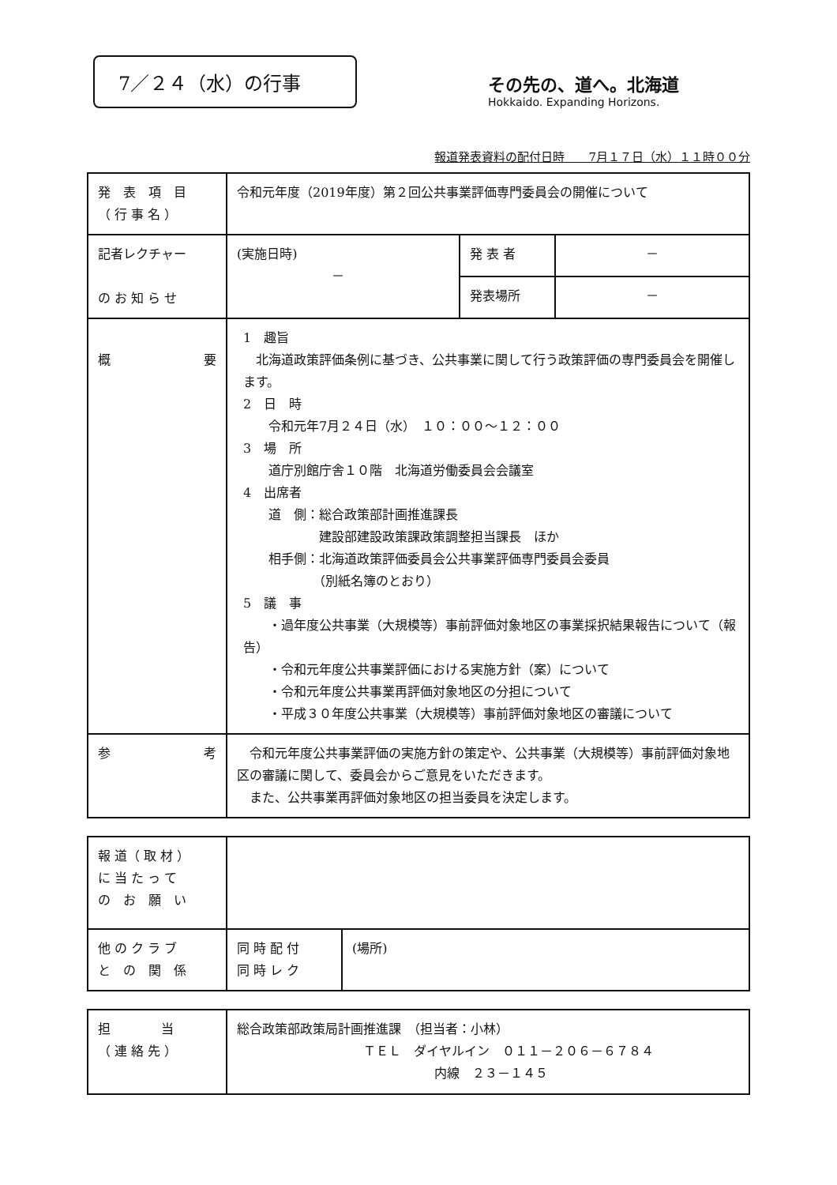7／２４（水）の行事
その先の、道へ。北海道
Hokkaido. Expanding Horizons.
報道発表資料の配付日時　　7月１７日（水）１１時００分
| 発 表 項 目 （ 行 事 名 ） | 令和元年度（2019年度）第２回公共事業評価専門委員会の開催について | | |
| 記者レクチャー の お 知 ら せ | (実施日時) － | 発 表 者 | － |
| | | 発表場所 | － |
| 概 要 | 1 趣旨 北海道政策評価条例に基づき、公共事業に関して行う政策評価の専門委員会を開催します。 2 日 時 令和元年7月２４日（水） １０：００～１２：００ 3 場 所 道庁別館庁舎１０階 北海道労働委員会会議室 4 出席者 道 側：総合政策部計画推進課長 建設部建設政策課政策調整担当課長 ほか 相手側：北海道政策評価委員会公共事業評価専門委員会委員 （別紙名簿のとおり） 5 議 事 ・過年度公共事業（大規模等）事前評価対象地区の事業採択結果報告について（報告） ・令和元年度公共事業評価における実施方針（案）について ・令和元年度公共事業再評価対象地区の分担について ・平成３０年度公共事業（大規模等）事前評価対象地区の審議について | | |
| 参 考 | 令和元年度公共事業評価の実施方針の策定や、公共事業（大規模等）事前評価対象地区の審議に関して、委員会からご意見をいただきます。 また、公共事業再評価対象地区の担当委員を決定します。 | | |
| 報 道（ 取 材 ） に 当 た っ て の お 願 い | | |
| 他 の ク ラ ブ と の 関 係 | 同 時 配 付 同 時 レ ク | (場所) |
| 担 当 （ 連 絡 先 ） | 総合政策部政策局計画推進課 （担当者：小林） ＴＥＬ ダイヤルイン ０１１－２０６－６７８４ 内線 ２３－１４５ |